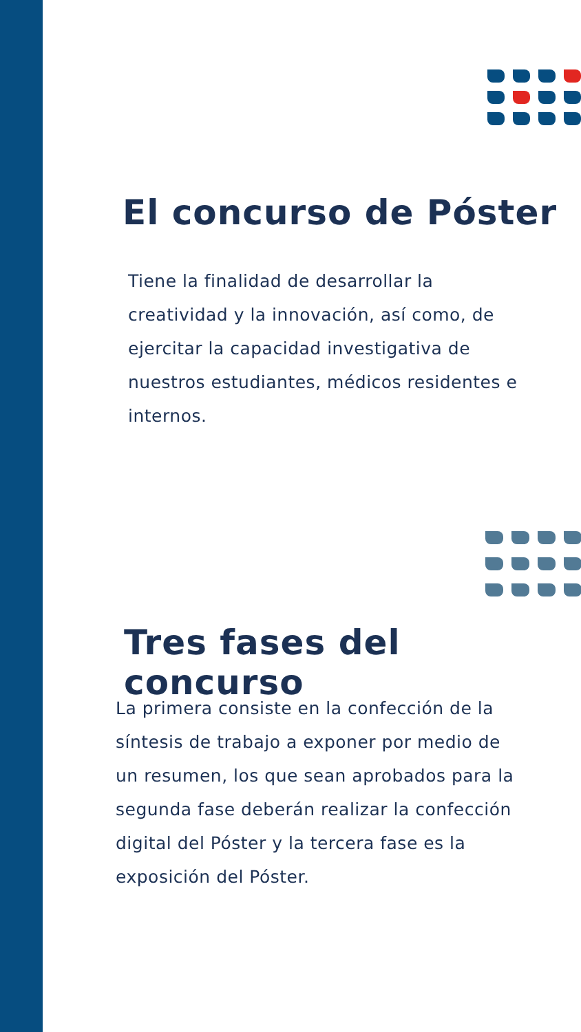El concurso de Póster
Tiene la finalidad de desarrollar la creatividad y la innovación, así como, de ejercitar la capacidad investigativa de nuestros estudiantes, médicos residentes e internos.
Tres fases del concurso
La primera consiste en la confección de la síntesis de trabajo a exponer por medio de un resumen, los que sean aprobados para la segunda fase deberán realizar la confección digital del Póster y la tercera fase es la exposición del Póster.